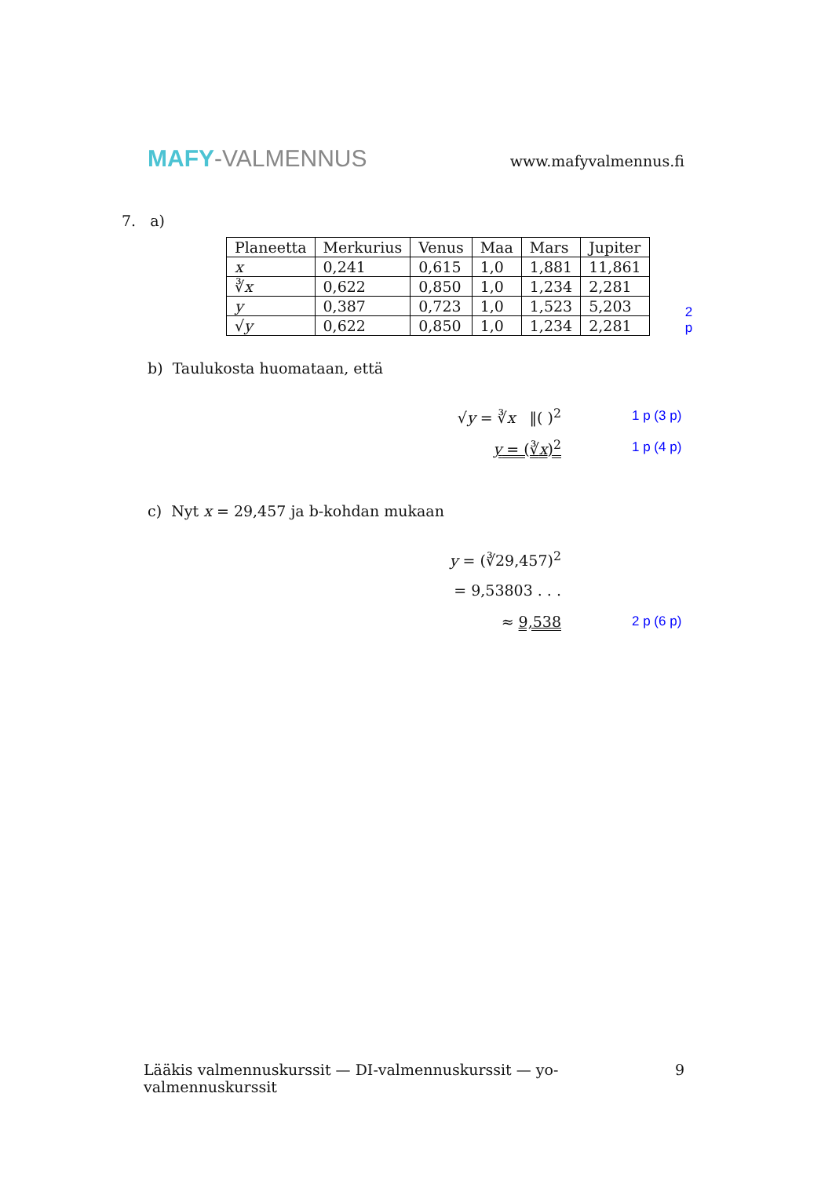MAFY-VALMENNUS
www.mafyvalmennus.fi
7. a)
| Planeetta | Merkurius | Venus | Maa | Mars | Jupiter |
| --- | --- | --- | --- | --- | --- |
| x | 0,241 | 0,615 | 1,0 | 1,881 | 11,861 |
| ∛ x | 0,622 | 0,850 | 1,0 | 1,234 | 2,281 |
| y | 0,387 | 0,723 | 1,0 | 1,523 | 5,203 |
| √ y | 0,622 | 0,850 | 1,0 | 1,234 | 2,281 |
2 p
b) Taulukosta huomataan, että
√y = ∛x ‖( )<sup>2</sup> 1 p (3 p)
y = (∛x)<sup>2</sup> 1 p (4 p)
c) Nyt x = 29,457 ja b-kohdan mukaan
y = (∛29,457)<sup>2</sup>
= 9,53803 . . .
≈ 9,538 2 p (6 p)
Lääkis valmennuskurssit — DI-valmennuskurssit — yo-valmennuskurssit 9